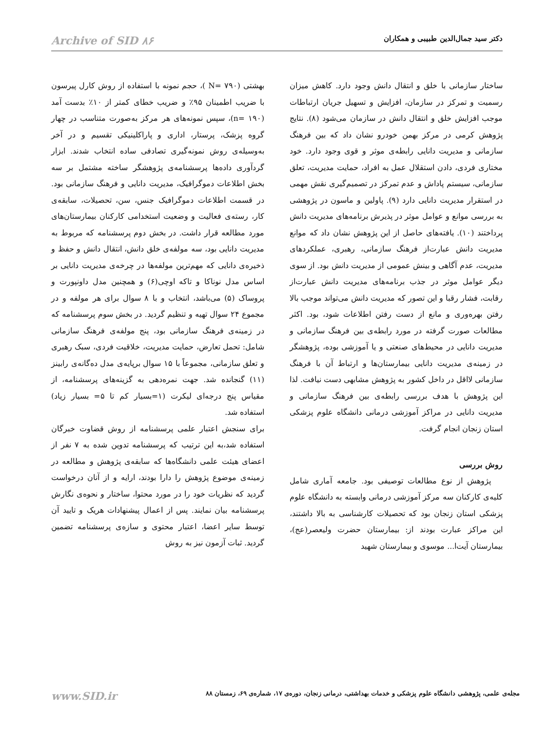دکتر سید جمال‌الدین طبیبی و همکاران Archive of SID ۸۶
ساختار سازمانی با خلق و انتقال دانش وجود دارد. کاهش میزان رسمیت و تمرکز در سازمان، افزایش و تسهیل جریان ارتباطات موجب افزایش خلق و انتقال دانش در سازمان می‌شود (۸). نتایج پژوهش کرمی در مرکز بهمن خودرو نشان داد که بین فرهنگ سازمانی و مدیریت دانایی رابطه‌ی موثر و قوی وجود دارد. خود مختاری فردی، دادن استقلال عمل به افراد، حمایت مدیریت، تعلق سازمانی، سیستم پاداش و عدم تمرکز در تصمیم‌گیری نقش مهمی در استقرار مدیریت دانایی دارد (۹). پاولین و ماسون در پژوهشی به بررسی موانع و عوامل موثر در پذیرش برنامه‌های مدیریت دانش پرداختند (۱۰). یافته‌های حاصل از این پژوهش نشان داد که موانع مدیریت دانش عبارت‌از فرهنگ سازمانی، رهبری، عملکردهای مدیریت، عدم آگاهی و بینش عمومی از مدیریت دانش بود. از سوی دیگر عوامل موثر در جذب برنامه‌های مدیریت دانش عبارت‌از رقابت، فشار رقبا و این تصور که مدیریت دانش می‌تواند موجب بالا رفتن بهره‌وری و مانع از دست رفتن اطلاعات شود، بود. اکثر مطالعات صورت گرفته در مورد رابطه‌ی بین فرهنگ سازمانی و مدیریت دانایی در محیط‌های صنعتی و یا آموزشی بوده، پژوهشگر در زمینه‌ی مدیریت دانایی بیمارستان‌ها و ارتباط آن با فرهنگ سازمانی لااقل در داخل کشور به پژوهش مشابهی دست نیافت. لذا این پژوهش با هدف بررسی رابطه‌ی بین فرهنگ سازمانی و مدیریت دانایی در مراکز آموزشی درمانی دانشگاه علوم پزشکی استان زنجان انجام گرفت.
روش بررسی
پژوهش از نوع مطالعات توصیفی بود. جامعه آماری شامل کلیه‌ی کارکنان سه مرکز آموزشی درمانی وابسته به دانشگاه علوم پزشکی استان زنجان بود که تحصیلات کارشناسی به بالا داشتند، این مراکز عبارت بودند از: بیمارستان حضرت ولیعصر(عج)، بیمارستان آیت‌ا... موسوی و بیمارستان شهید
بهشتی (N= ۷۹۰ )، حجم نمونه با استفاده از روش کارل پیرسون با ضریب اطمینان ۹۵٪ و ضریب خطای کمتر از ۱۰٪ بدست آمد (n= ۱۹۰)، سپس نمونه‌های هر مرکز به‌صورت متناسب در چهار گروه پزشک، پرستار، اداری و پاراکلینیکی تقسیم و در آخر به‌وسیله‌ی روش نمونه‌گیری تصادفی ساده انتخاب شدند. ابزار گردآوری داده‌ها پرسشنامه‌ی پژوهشگر ساخته مشتمل بر سه بخش اطلاعات دموگرافیک، مدیریت دانایی و فرهنگ سازمانی بود. در قسمت اطلاعات دموگرافیک جنس، سن، تحصیلات، سابقه‌ی کار، رسته‌ی فعالیت و وضعیت استخدامی کارکنان بیمارستان‌های مورد مطالعه قرار داشت. در بخش دوم پرسشنامه که مربوط به مدیریت دانایی بود، سه مولفه‌ی خلق دانش، انتقال دانش و حفظ و ذخیره‌ی دانایی که مهم‌ترین مولفه‌ها در چرخه‌ی مدیریت دانایی بر اساس مدل نوناکا و تاکه اوچی(۶) و همچنین مدل داونپورت و پروساک (۵) می‌باشد، انتخاب و با ۸ سوال برای هر مولفه و در مجموع ۲۴ سوال تهیه و تنظیم گردید. در بخش سوم پرسشنامه که در زمینه‌ی فرهنگ سازمانی بود، پنج مولفه‌ی فرهنگ سازمانی شامل: تحمل تعارض، حمایت مدیریت، خلاقیت فردی، سبک رهبری و تعلق سازمانی، مجموعاً با ۱۵ سوال برپایه‌ی مدل ده‌گانه‌ی رابینز (۱۱) گنجانده شد. جهت نمره‌دهی به گزینه‌های پرسشنامه، از مقیاس پنج درجه‌ای لیکرت (۱=بسیار کم تا ۵= بسیار زیاد) استفاده شد.
برای سنجش اعتبار علمی پرسشنامه از روش قضاوت خبرگان استفاده شد،به این ترتیب که پرسشنامه تدوین شده به ۷ نفر از اعضای هیئت علمی دانشگاه‌ها که سابقه‌ی پژوهش و مطالعه در زمینه‌ی موضوع پژوهش را دارا بودند، ارایه و از آنان درخواست گردید که نظریات خود را در مورد محتوا، ساختار و نحوه‌ی نگارش پرسشنامه بیان نمایند. پس از اعمال پیشنهادات هریک و تایید آن توسط سایر اعضا، اعتبار محتوی و سازه‌ی پرسشنامه تضمین گردید. ثبات آزمون نیز به روش
مجله‌ی علمی، پژوهشی دانشگاه علوم پزشکی و خدمات بهداشتی، درمانی زنجان، دوره‌ی ۱۷، شماره‌ی ۶۹، زمستان ۸۸ www.SID.ir